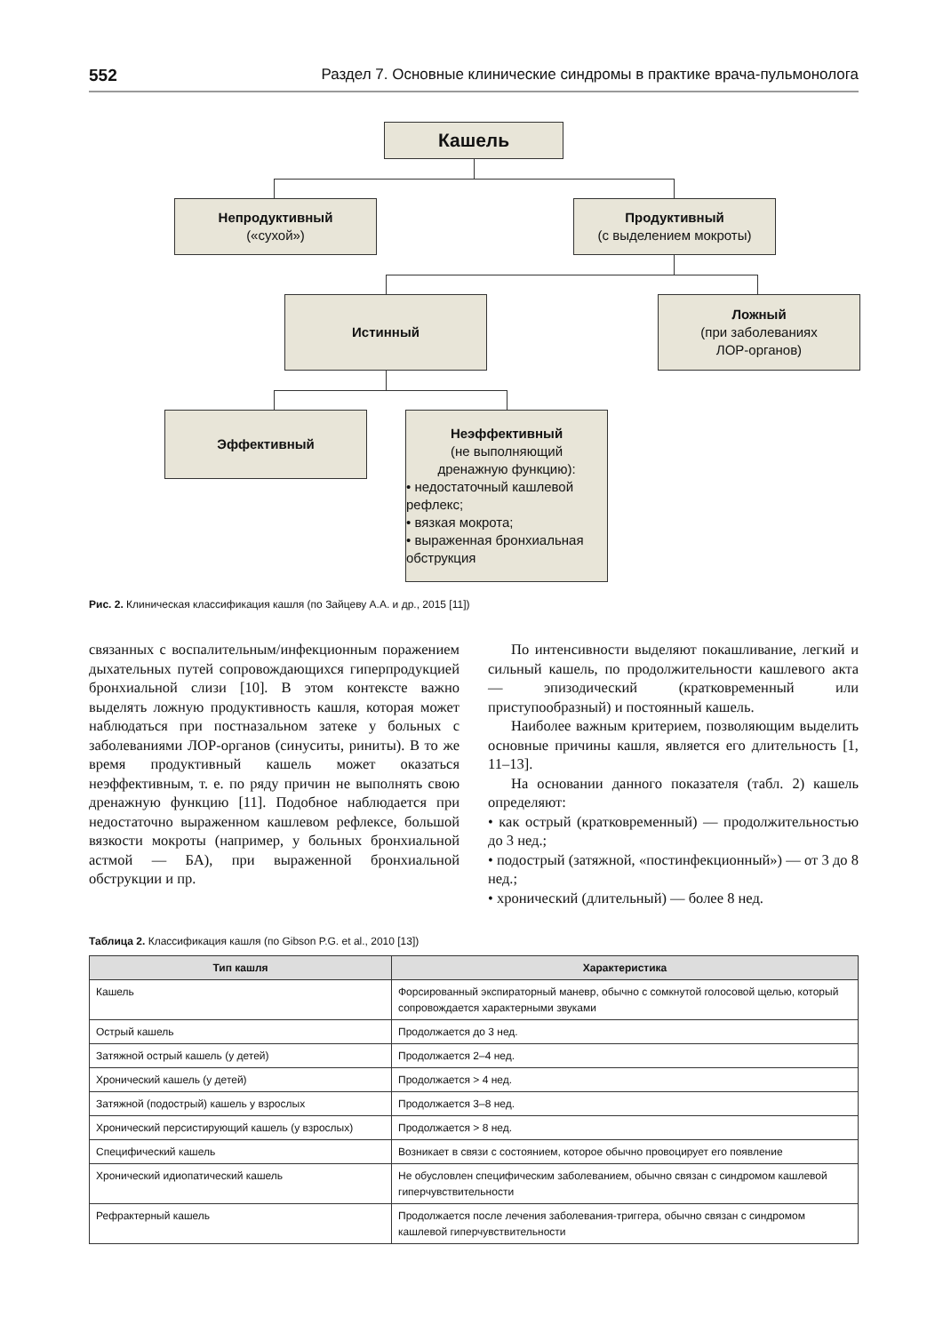552 Раздел 7. Основные клинические синдромы в практике врача-пульмонолога
Кашель
Непродуктивный
(«сухой»)
Продуктивный
(с выделением мокроты)
Истинный
Ложный
(при заболеваниях
ЛОР-органов)
Эффективный
Неэффективный
(не выполняющий
дренажную функцию):
• недостаточный кашлевой рефлекс;
• вязкая мокрота;
• выраженная бронхиальная обструкция
Рис. 2. Клиническая классификация кашля (по Зайцеву А.А. и др., 2015 [11])
связанных с воспалительным/инфекционным поражением дыхательных путей сопровождающихся гиперпродукцией бронхиальной слизи [10]. В этом контексте важно выделять ложную продуктивность кашля, которая может наблюдаться при постназальном затеке у больных с заболеваниями ЛОР-органов (синуситы, риниты). В то же время продуктивный кашель может оказаться неэффективным, т. е. по ряду причин не выполнять свою дренажную функцию [11]. Подобное наблюдается при недостаточно выраженном кашлевом рефлексе, большой вязкости мокроты (например, у больных бронхиальной астмой — БА), при выраженной бронхиальной обструкции и пр.
По интенсивности выделяют покашливание, легкий и сильный кашель, по продолжительности кашлевого акта — эпизодический (кратковременный или приступообразный) и постоянный кашель.
Наиболее важным критерием, позволяющим выделить основные причины кашля, является его длительность [1, 11–13].
На основании данного показателя (табл. 2) кашель определяют:
• как острый (кратковременный) — продолжительностью до 3 нед.;
• подострый (затяжной, «постинфекционный») — от 3 до 8 нед.;
• хронический (длительный) — более 8 нед.
Таблица 2. Классификация кашля (по Gibson P.G. et al., 2010 [13])
| Тип кашля | Характеристика |
| --- | --- |
| Кашель | Форсированный экспираторный маневр, обычно с сомкнутой голосовой щелью, который сопровождается характерными звуками |
| Острый кашель | Продолжается до 3 нед. |
| Затяжной острый кашель (у детей) | Продолжается 2–4 нед. |
| Хронический кашель (у детей) | Продолжается > 4 нед. |
| Затяжной (подострый) кашель у взрослых | Продолжается 3–8 нед. |
| Хронический персистирующий кашель (у взрослых) | Продолжается > 8 нед. |
| Специфический кашель | Возникает в связи с состоянием, которое обычно провоцирует его появление |
| Хронический идиопатический кашель | Не обусловлен специфическим заболеванием, обычно связан с синдромом кашлевой гиперчувствительности |
| Рефрактерный кашель | Продолжается после лечения заболевания-триггера, обычно связан с синдромом кашлевой гиперчувствительности |